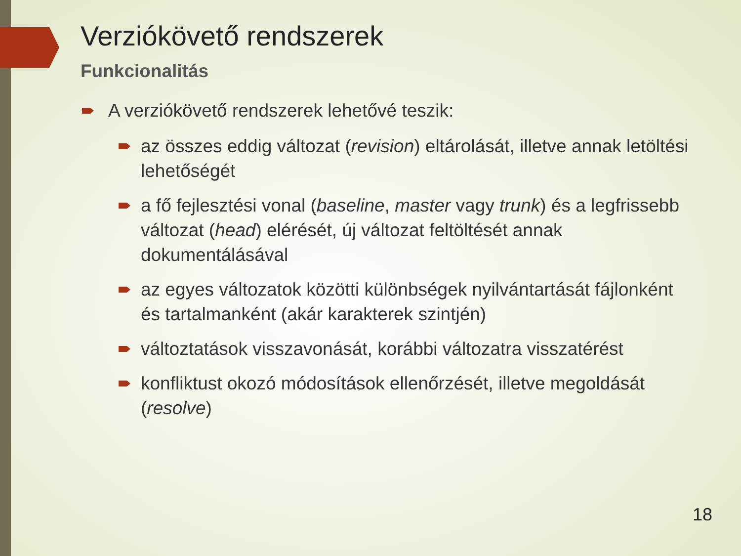Verziókövető rendszerek
Funkcionalitás
A verziókövető rendszerek lehetővé teszik:
az összes eddig változat (revision) eltárolását, illetve annak letöltési lehetőségét
a fő fejlesztési vonal (baseline, master vagy trunk) és a legfrissebb változat (head) elérését, új változat feltöltését annak dokumentálásával
az egyes változatok közötti különbségek nyilvántartását fájlonként és tartalmanként (akár karakterek szintjén)
változtatások visszavonását, korábbi változatra visszatérést
konfliktust okozó módosítások ellenőrzését, illetve megoldását (resolve)
18